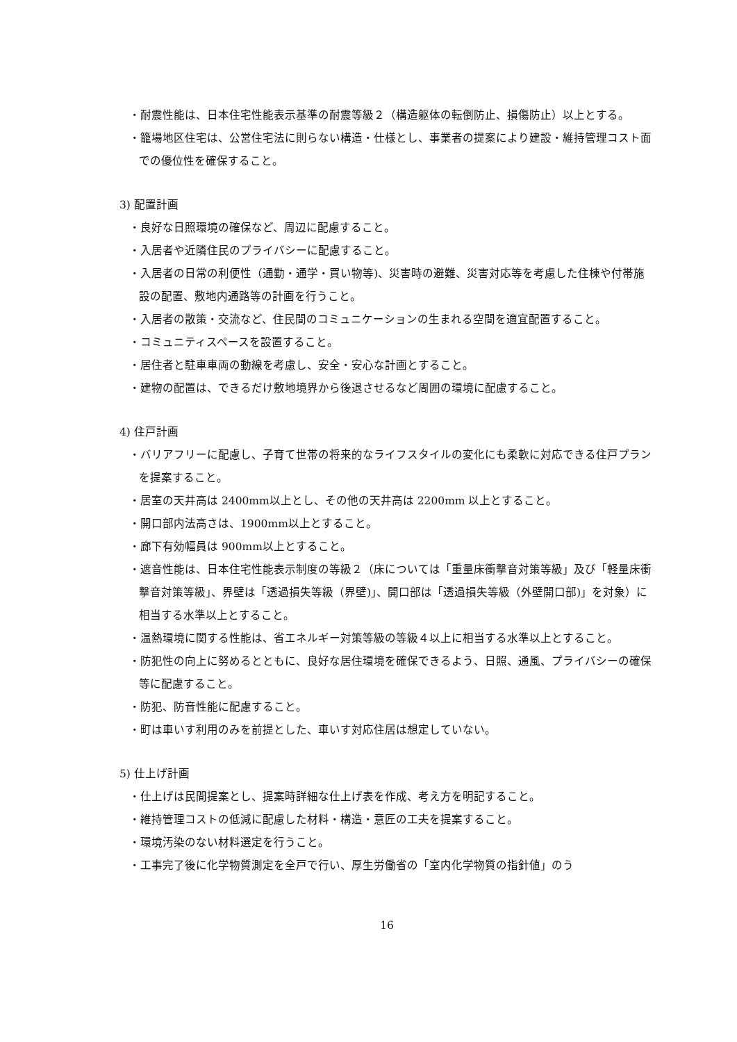・耐震性能は、日本住宅性能表示基準の耐震等級２（構造躯体の転倒防止、損傷防止）以上とする。
・籠場地区住宅は、公営住宅法に則らない構造・仕様とし、事業者の提案により建設・維持管理コスト面での優位性を確保すること。
3) 配置計画
・良好な日照環境の確保など、周辺に配慮すること。
・入居者や近隣住民のプライバシーに配慮すること。
・入居者の日常の利便性（通勤・通学・買い物等)、災害時の避難、災害対応等を考慮した住棟や付帯施設の配置、敷地内通路等の計画を行うこと。
・入居者の散策・交流など、住民間のコミュニケーションの生まれる空間を適宜配置すること。
・コミュニティスペースを設置すること。
・居住者と駐車車両の動線を考慮し、安全・安心な計画とすること。
・建物の配置は、できるだけ敷地境界から後退させるなど周囲の環境に配慮すること。
4) 住戸計画
・バリアフリーに配慮し、子育て世帯の将来的なライフスタイルの変化にも柔軟に対応できる住戸プランを提案すること。
・居室の天井高は 2400mm以上とし、その他の天井高は 2200mm 以上とすること。
・開口部内法高さは、1900mm以上とすること。
・廊下有効幅員は 900mm以上とすること。
・遮音性能は、日本住宅性能表示制度の等級２（床については「重量床衝撃音対策等級」及び「軽量床衝撃音対策等級」、界壁は「透過損失等級（界壁)」、開口部は「透過損失等級（外壁開口部)」を対象）に相当する水準以上とすること。
・温熱環境に関する性能は、省エネルギー対策等級の等級４以上に相当する水準以上とすること。
・防犯性の向上に努めるとともに、良好な居住環境を確保できるよう、日照、通風、プライバシーの確保等に配慮すること。
・防犯、防音性能に配慮すること。
・町は車いす利用のみを前提とした、車いす対応住居は想定していない。
5) 仕上げ計画
・仕上げは民間提案とし、提案時詳細な仕上げ表を作成、考え方を明記すること。
・維持管理コストの低減に配慮した材料・構造・意匠の工夫を提案すること。
・環境汚染のない材料選定を行うこと。
・工事完了後に化学物質測定を全戸で行い、厚生労働省の「室内化学物質の指針値」のう
16